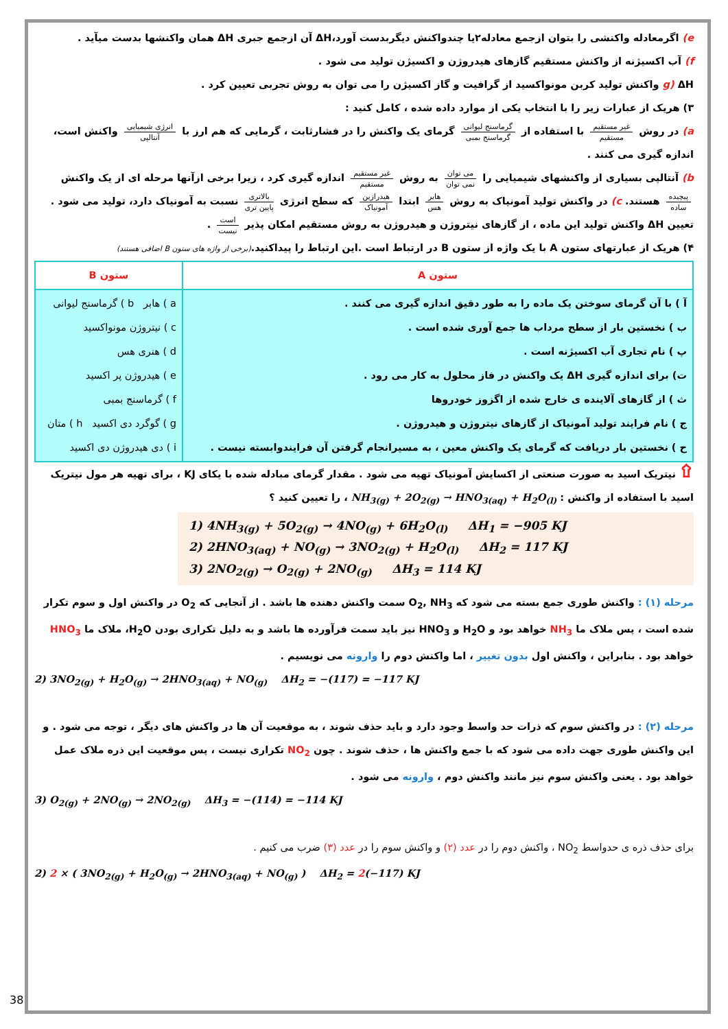e) اگرمعادله واکنشی را بتوان ازجمع معادله۲یا چندواکنش دیگربدست آورد،ΔH آن ازجمع جبری ΔH همان واکنشها بدست میآید .
f) آب اکسیژنه از واکنش مستقیم گازهای هیدروژن و اکسیژن تولید می شود .
g) ΔH واکنش تولید کربن مونواکسید از گرافیت و گاز اکسیژن را می توان به روش تجربی تعیین کرد .
۳) هریک از عبارات زیر را با انتخاب یکی از موارد داده شده ، کامل کنید :
a) در روش غیر مستقیم مستقیم با استفاده از گرماسنج لیوانی گرماسنج بمبی گرمای یک واکنش را در فشارثابت ، گرمایی که هم ارز با انرژی شیمیایی آنتالپی واکنش است، اندازه گیری می کنند .
b) آنتالپی بسیاری از واکنشهای شیمیایی را می توان نمی توان به روش غیر مستقیم مستقیم اندازه گیری کرد ، زیرا برخی ازآنها مرحله ای از یک واکنش پیچیده ساده هستند. c) در واکنش تولید آمونیاک به روش هابر هس ابتدا هیدرازین آمونیاک که سطح انرژی بالاتری پایین تری نسبت به آمونیاک دارد، تولید می شود . تعیین ΔH واکنش تولید این ماده ، از گازهای نیتروژن و هیدروژن به روش مستقیم امکان پذیر است نیست .
۴) هریک از عبارتهای ستون A با یک واژه از ستون B در ارتباط است .این ارتباط را پیداکنید.(برخی از واژه های ستون B اضافی هستند)
| ستون A | ستون B |
| --- | --- |
| آ ) با آن گرمای سوختن یک ماده را به طور دقیق اندازه گیری می کنند . ب ) نخستین بار از سطح مرداب ها جمع آوری شده است . پ ) نام تجاری آب اکسیژنه است . ت) برای اندازه گیری ΔH یک واکنش در فاز محلول به کار می رود . ث ) از گازهای آلاینده ی خارج شده از اگزوز خودروها ج ) نام فرایند تولید آمونیاک از گازهای نیتروژن و هیدروژن . ح ) نخستین بار دریافت که گرمای یک واکنش معین ، به مسیرانجام گرفتن آن فرایندوابسته نیست . | a ) هابر b ) گرماسنج لیوانی c ) نیتروژن مونواکسید d ) هنری هس e ) هیدروژن پر اکسید f ) گرماسنج بمبی g ) گوگرد دی اکسید h ) متان i ) دی هیدروژن دی اکسید |
۩ نیتریک اسید به صورت صنعتی از اکسایش آمونیاک تهیه می شود . مقدار گرمای مبادله شده با یکای KJ ، برای تهیه هر مول نیتریک اسید با استفاده از واکنش : NH<sub>3(g)</sub> + 2O<sub>2(g)</sub> → HNO<sub>3(aq)</sub> + H<sub>2</sub>O<sub>(l)</sub> ، را تعیین کنید ؟
1) 4NH<sub>3(g)</sub> + 5O<sub>2(g)</sub> → 4NO<sub>(g)</sub> + 6H<sub>2</sub>O<sub>(l)</sub> ΔH<sub>1</sub> = −905 KJ
2) 2HNO<sub>3(aq)</sub> + NO<sub>(g)</sub> → 3NO<sub>2(g)</sub> + H<sub>2</sub>O<sub>(l)</sub> ΔH<sub>2</sub> = 117 KJ
3) 2NO<sub>2(g)</sub> → O<sub>2(g)</sub> + 2NO<sub>(g)</sub> ΔH<sub>3</sub> = 114 KJ
مرحله (۱) : واکنش طوری جمع بسته می شود که O<sub>2</sub>, NH<sub>3</sub> سمت واکنش دهنده ها باشد . از آنجایی که O<sub>2</sub> در واکنش اول و سوم تکرار شده است ، پس ملاک ما NH<sub>3</sub> خواهد بود و H<sub>2</sub>O و HNO<sub>3</sub> نیز باید سمت فرآورده ها باشد و به دلیل تکراری بودن H<sub>2</sub>O، ملاک ما HNO<sub>3</sub> خواهد بود . بنابراین ، واکنش اول بدون تغییر ، اما واکنش دوم را وارونه می نویسیم .
2) 3NO<sub>2(g)</sub> + H<sub>2</sub>O<sub>(g)</sub> → 2HNO<sub>3(aq)</sub> + NO<sub>(g)</sub> ΔH<sub>2</sub> = −(117) = −117 KJ
مرحله (۲) : در واکنش سوم که ذرات حد واسط وجود دارد و باید حذف شوند ، به موقعیت آن ها در واکنش های دیگر ، توجه می شود . و این واکنش طوری جهت داده می شود که با جمع واکنش ها ، حذف شوند . چون NO<sub>2</sub> تکراری نیست ، پس موقعیت این ذره ملاک عمل خواهد بود . یعنی واکنش سوم نیز مانند واکنش دوم ، وارونه می شود .
3) O<sub>2(g)</sub> + 2NO<sub>(g)</sub> → 2NO<sub>2(g)</sub> ΔH<sub>3</sub> = −(114) = −114 KJ
برای حذف ذره ی حدواسط NO<sub>2</sub> ، واکنش دوم را در عدد (۲) و واکنش سوم را در عدد (۳) ضرب می کنیم .
2) 2 × ( 3NO<sub>2(g)</sub> + H<sub>2</sub>O<sub>(g)</sub> → 2HNO<sub>3(aq)</sub> + NO<sub>(g)</sub> ) ΔH<sub>2</sub> = 2(−117) KJ
38